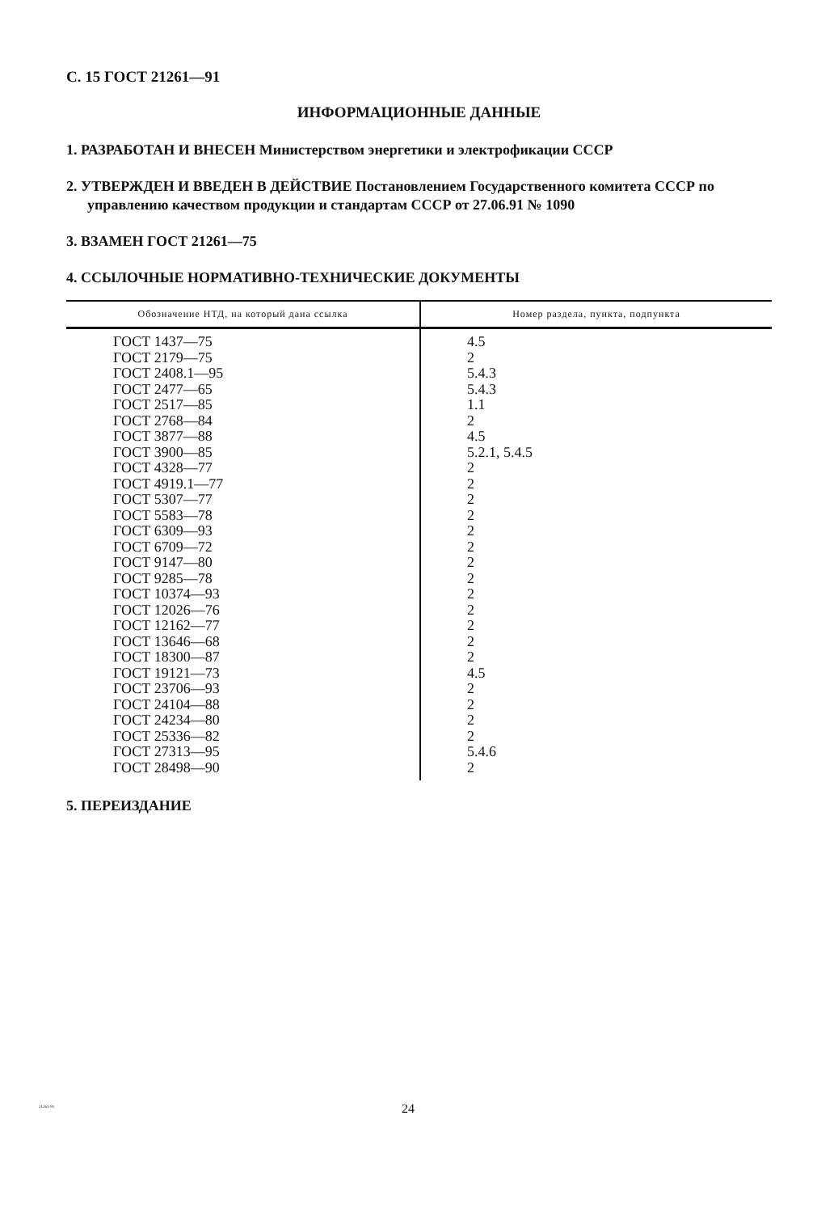С. 15 ГОСТ 21261—91
ИНФОРМАЦИОННЫЕ ДАННЫЕ
1. РАЗРАБОТАН И ВНЕСЕН Министерством энергетики и электрофикации СССР
2. УТВЕРЖДЕН И ВВЕДЕН В ДЕЙСТВИЕ Постановлением Государственного комитета СССР по управлению качеством продукции и стандартам СССР от 27.06.91 № 1090
3. ВЗАМЕН ГОСТ 21261—75
4. ССЫЛОЧНЫЕ НОРМАТИВНО-ТЕХНИЧЕСКИЕ ДОКУМЕНТЫ
| Обозначение НТД, на который дана ссылка | Номер раздела, пункта, подпункта |
| --- | --- |
| ГОСТ 1437—75 | 4.5 |
| ГОСТ 2179—75 | 2 |
| ГОСТ 2408.1—95 | 5.4.3 |
| ГОСТ 2477—65 | 5.4.3 |
| ГОСТ 2517—85 | 1.1 |
| ГОСТ 2768—84 | 2 |
| ГОСТ 3877—88 | 4.5 |
| ГОСТ 3900—85 | 5.2.1, 5.4.5 |
| ГОСТ 4328—77 | 2 |
| ГОСТ 4919.1—77 | 2 |
| ГОСТ 5307—77 | 2 |
| ГОСТ 5583—78 | 2 |
| ГОСТ 6309—93 | 2 |
| ГОСТ 6709—72 | 2 |
| ГОСТ 9147—80 | 2 |
| ГОСТ 9285—78 | 2 |
| ГОСТ 10374—93 | 2 |
| ГОСТ 12026—76 | 2 |
| ГОСТ 12162—77 | 2 |
| ГОСТ 13646—68 | 2 |
| ГОСТ 18300—87 | 2 |
| ГОСТ 19121—73 | 4.5 |
| ГОСТ 23706—93 | 2 |
| ГОСТ 24104—88 | 2 |
| ГОСТ 24234—80 | 2 |
| ГОСТ 25336—82 | 2 |
| ГОСТ 27313—95 | 5.4.6 |
| ГОСТ 28498—90 | 2 |
5. ПЕРЕИЗДАНИЕ
21261-91
24